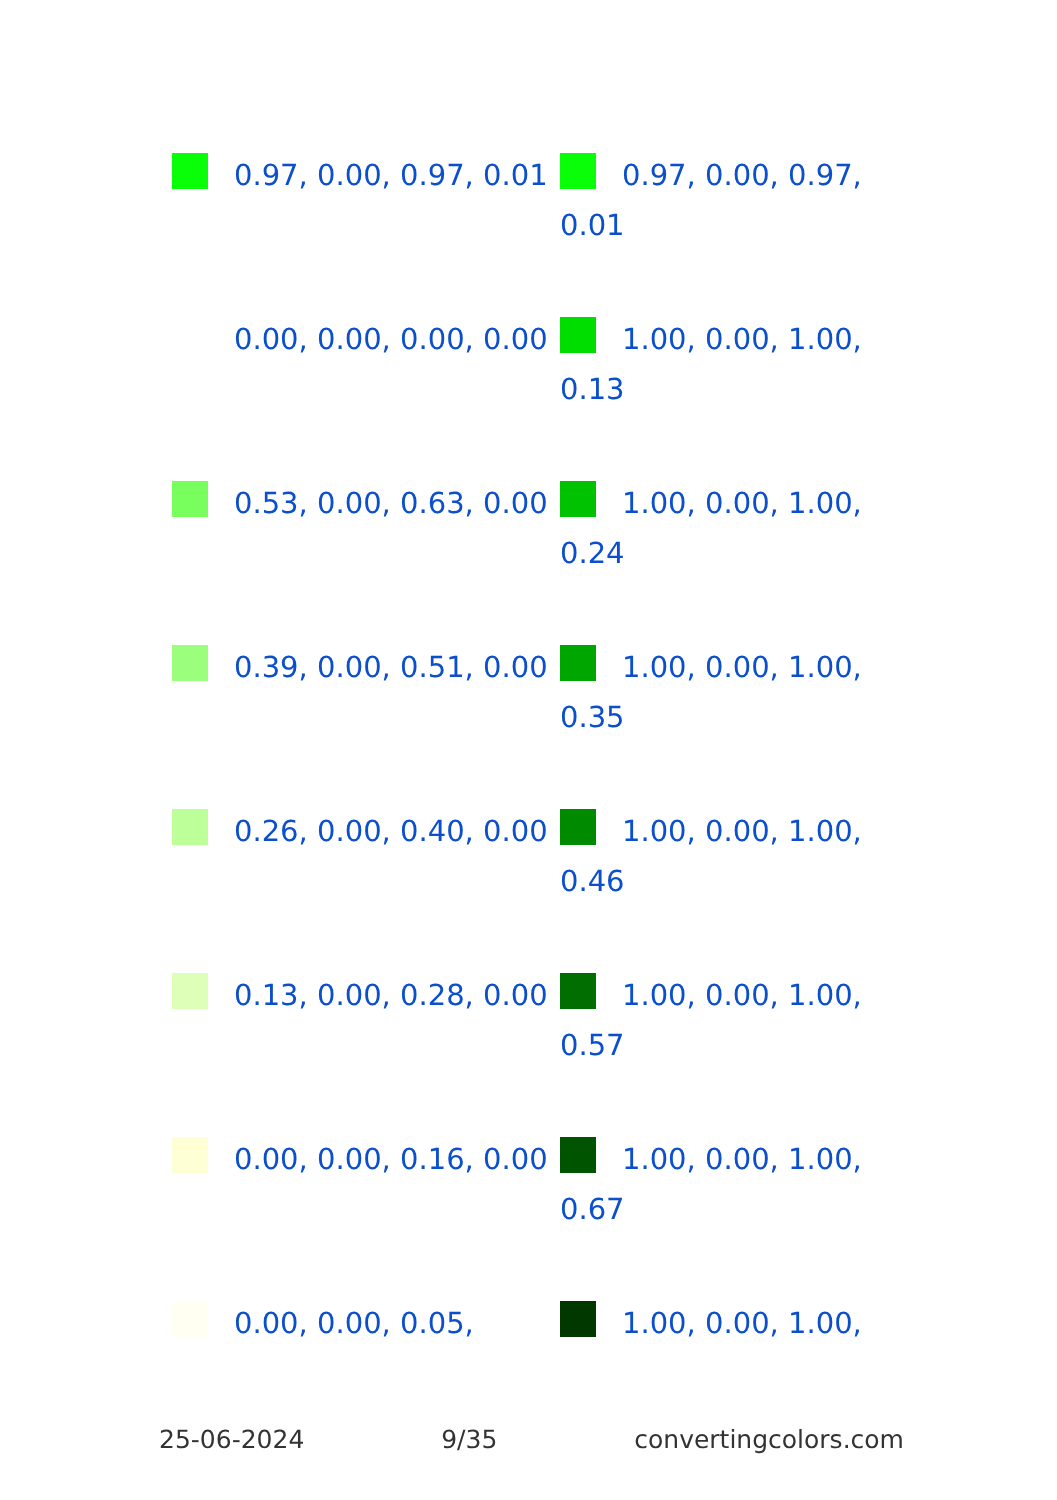0.97, 0.00, 0.97, 0.01
0.97, 0.00, 0.97, 0.01
0.00, 0.00, 0.00, 0.00
1.00, 0.00, 1.00, 0.13
0.53, 0.00, 0.63, 0.00
1.00, 0.00, 1.00, 0.24
0.39, 0.00, 0.51, 0.00
1.00, 0.00, 1.00, 0.35
0.26, 0.00, 0.40, 0.00
1.00, 0.00, 1.00, 0.46
0.13, 0.00, 0.28, 0.00
1.00, 0.00, 1.00, 0.57
0.00, 0.00, 0.16, 0.00
1.00, 0.00, 1.00, 0.67
0.00, 0.00, 0.05,
1.00, 0.00, 1.00,
25-06-2024 9/35 convertingcolors.com